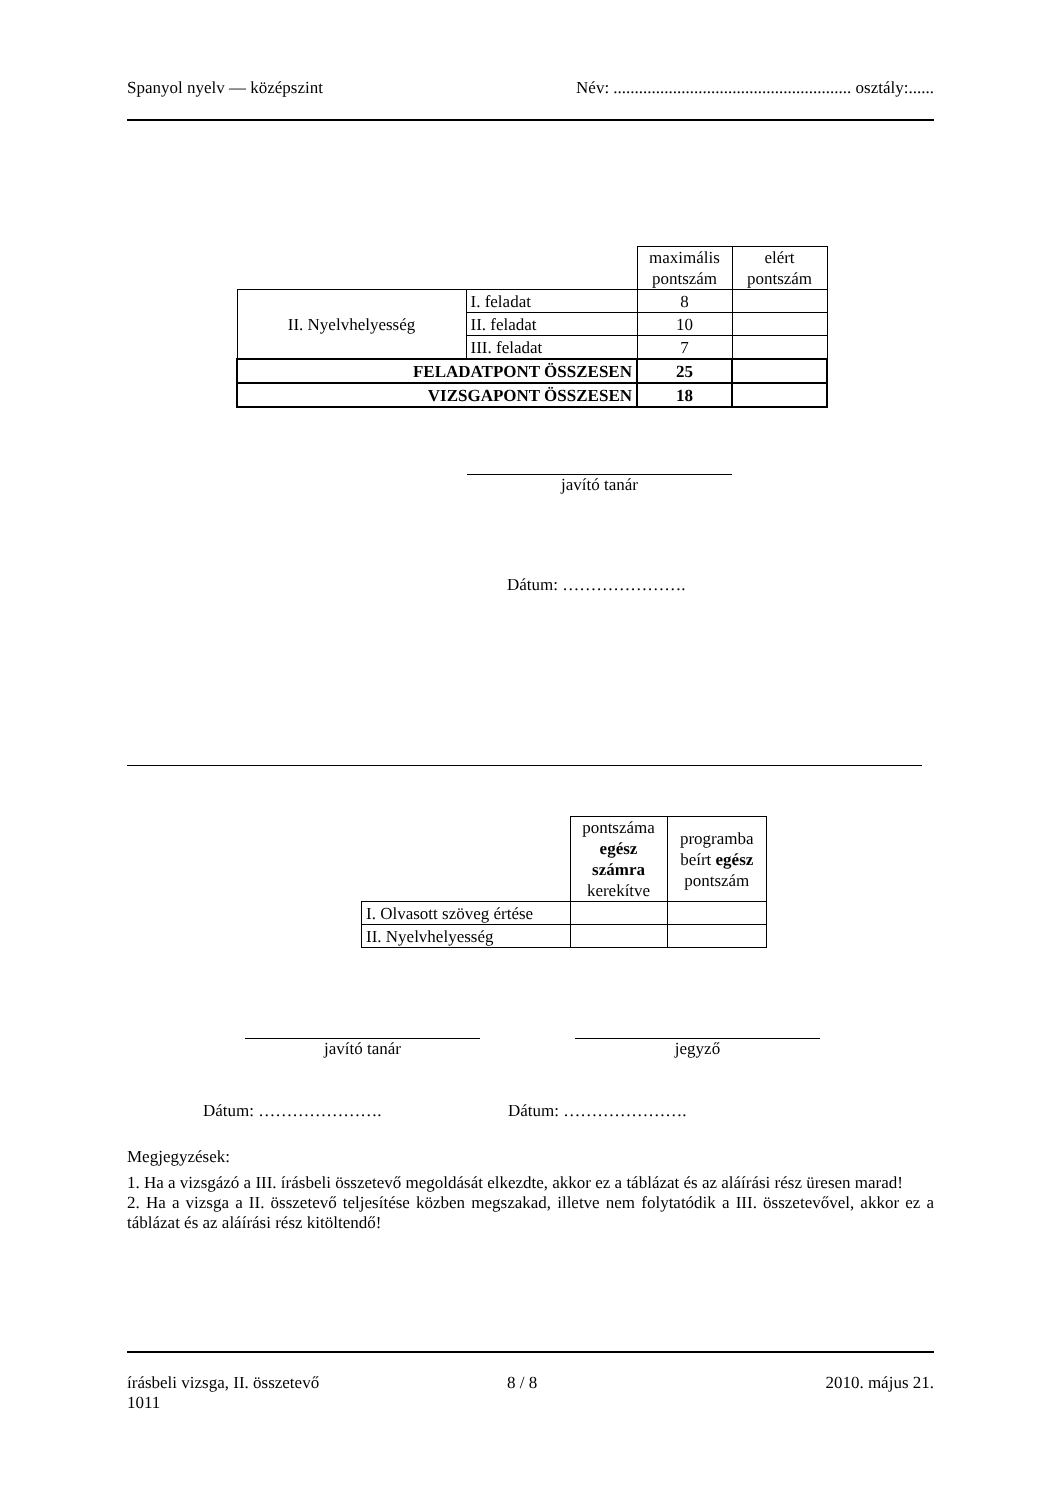Spanyol nyelv — középszint Név: ........................................................ osztály:......
| | | maximális pontszám | elért pontszám |
| II. Nyelvhelyesség | I. feladat | 8 | |
| | II. feladat | 10 | |
| | III. feladat | 7 | |
| FELADATPONT ÖSSZESEN | | 25 | |
| VIZSGAPONT ÖSSZESEN | | 18 | |
javító tanár
Dátum: ………………….
| | pontszáma egész számra kerekítve | programba beírt egész pontszám |
| I. Olvasott szöveg értése | | |
| II. Nyelvhelyesség | | |
javító tanár jegyző
Dátum: …………………. Dátum: ………………….
Megjegyzések:
1. Ha a vizsgázó a III. írásbeli összetevő megoldását elkezdte, akkor ez a táblázat és az aláírási rész üresen marad!
2. Ha a vizsga a II. összetevő teljesítése közben megszakad, illetve nem folytatódik a III. összetevővel, akkor ez a táblázat és az aláírási rész kitöltendő!
írásbeli vizsga, II. összetevő
1011 8 / 8 2010. május 21.